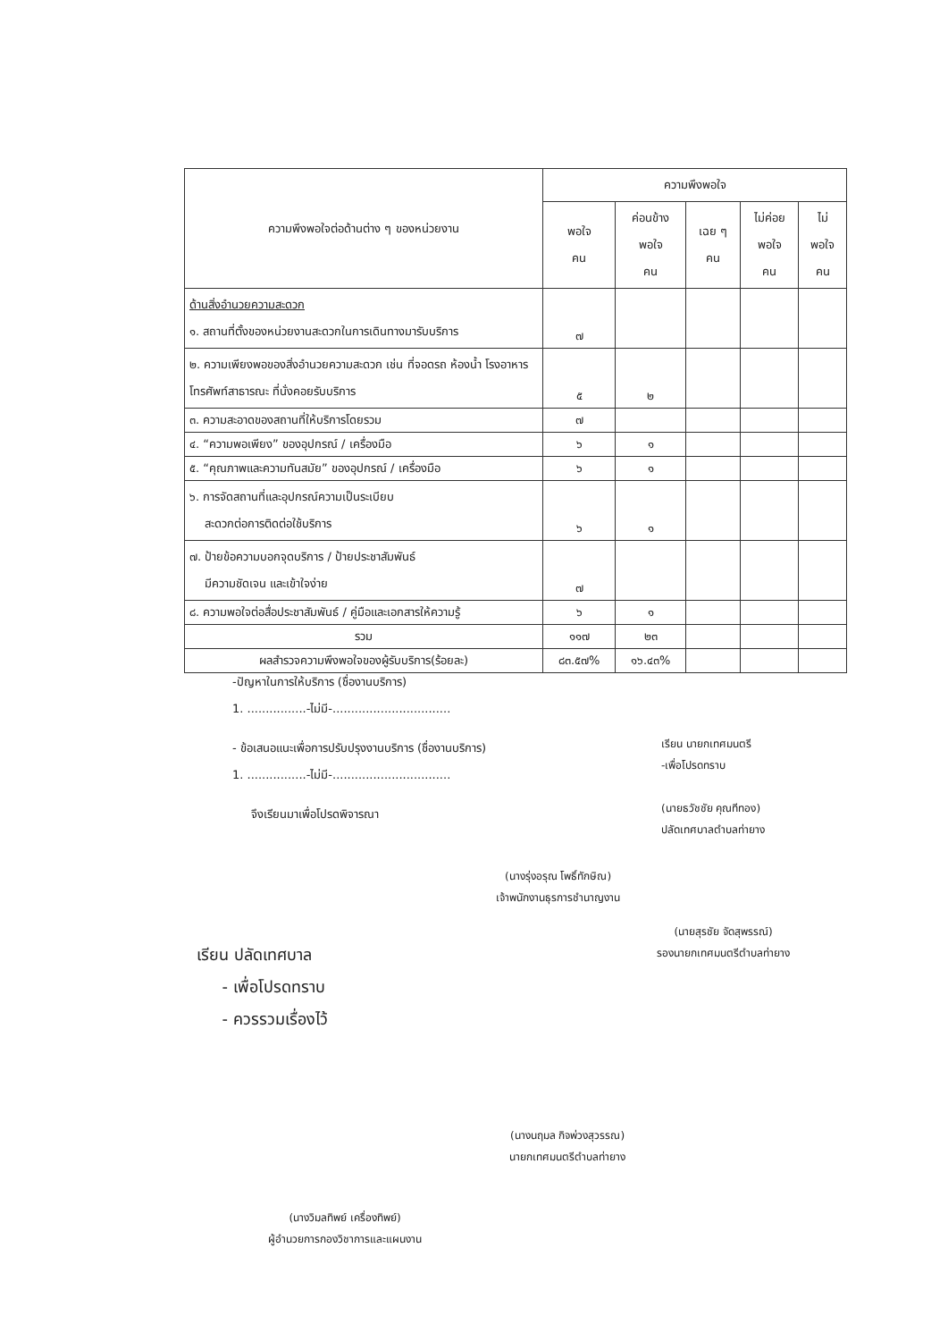| ความพึงพอใจต่อด้านต่าง ๆ ของหน่วยงาน | ความพึงพอใจ | | | | |
| --- | --- | --- | --- | --- | --- |
| | พอใจ คน | ค่อนข้าง พอใจ คน | เฉย ๆ คน | ไม่ค่อย พอใจ คน | ไม่ พอใจ คน |
| ด้านสิ่งอำนวยความสะดวก ๑. สถานที่ตั้งของหน่วยงานสะดวกในการเดินทางมารับบริการ | ๗ | | | | |
| ๒. ความเพียงพอของสิ่งอำนวยความสะดวก เช่น ที่จอดรถ ห้องน้ำ โรงอาหาร โทรศัพท์สาธารณะ ที่นั่งคอยรับบริการ | ๕ | ๒ | | | |
| ๓. ความสะอาดของสถานที่ให้บริการโดยรวม | ๗ | | | | |
| ๔. “ความพอเพียง” ของอุปกรณ์ / เครื่องมือ | ๖ | ๑ | | | |
| ๕. “คุณภาพและความทันสมัย” ของอุปกรณ์ / เครื่องมือ | ๖ | ๑ | | | |
| ๖. การจัดสถานที่และอุปกรณ์ความเป็นระเบียบ สะดวกต่อการติดต่อใช้บริการ | ๖ | ๑ | | | |
| ๗. ป้ายข้อความบอกจุดบริการ / ป้ายประชาสัมพันธ์ มีความชัดเจน และเข้าใจง่าย | ๗ | | | | |
| ๘. ความพอใจต่อสื่อประชาสัมพันธ์ / คู่มือและเอกสารให้ความรู้ | ๖ | ๑ | | | |
| รวม | ๑๑๗ | ๒๓ | | | |
| ผลสำรวจความพึงพอใจของผู้รับบริการ(ร้อยละ) | ๘๓.๕๗% | ๑๖.๔๓% | | | |
-ปัญหาในการให้บริการ (ชื่องานบริการ)
1. ................-ไม่มี-................................
- ข้อเสนอแนะเพื่อการปรับปรุงงานบริการ (ชื่องานบริการ)
1. ................-ไม่มี-................................
จึงเรียนมาเพื่อโปรดพิจารณา
เรียน นายกเทศมนตรี
-เพื่อโปรดทราบ
(นายธวัชชัย คุณทีทอง)
ปลัดเทศบาลตำบลท่ายาง
(นางรุ่งอรุณ โพธิ์ทักษิณ)
เจ้าพนักงานธุรการชำนาญงาน
(นายสุรชัย จัดสุพรรณ์)
รองนายกเทศมนตรีตำบลท่ายาง
เรียน ปลัดเทศบาล
- เพื่อโปรดทราบ
- ควรรวมเรื่องไว้
(นางนฤมล กิจพ่วงสุวรรณ)
นายกเทศมนตรีตำบลท่ายาง
(นางวิมลทิพย์ เครื่องทิพย์)
ผู้อำนวยการกองวิชาการและแผนงาน